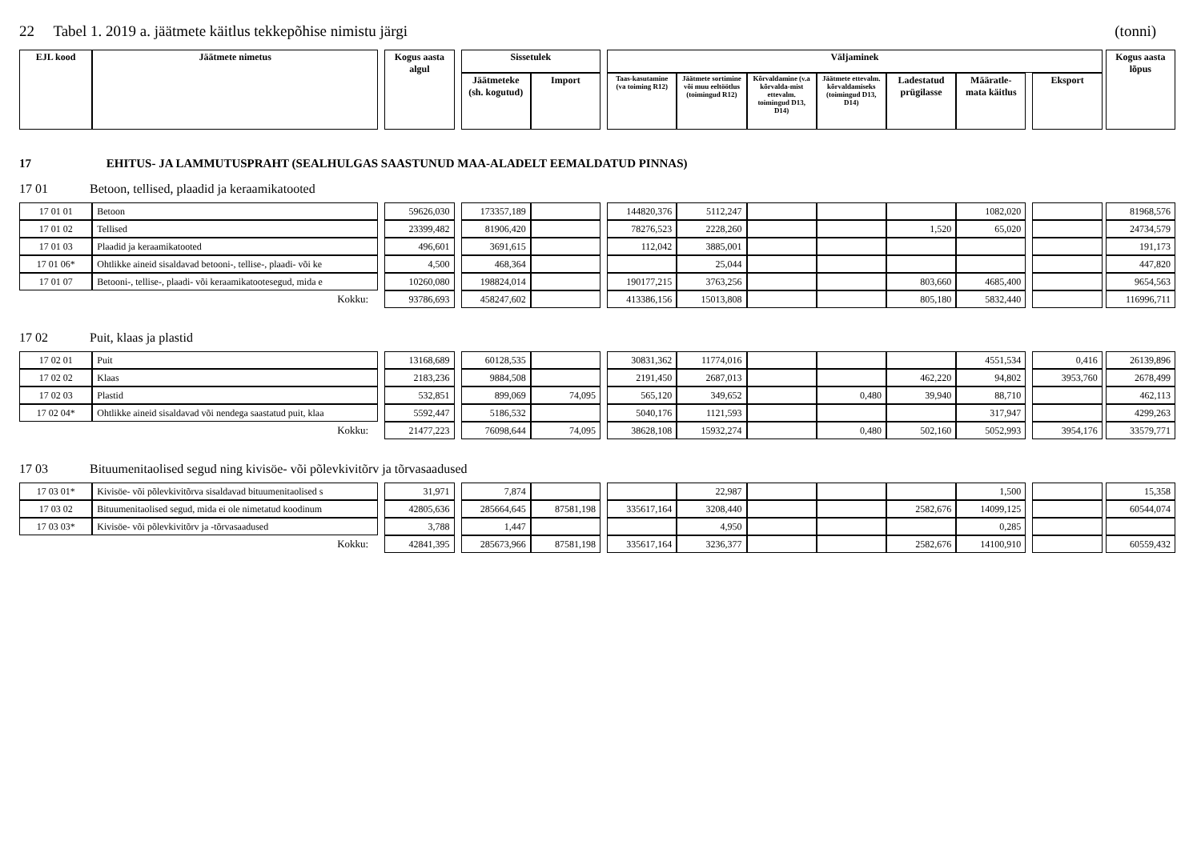22 Tabel 1. 2019 a. jäätmete käitlus tekkepõhise nimistu järgi (tonni)
| EJL kood | Jäätmete nimetus | | Kogus aasta algul | | Sissetulek | | | Väljaminek | | | | | | | | | Kogus aasta lõpus |
| --- | --- | --- | --- | --- | --- | --- | --- | --- | --- | --- | --- | --- | --- | --- | --- | --- | --- |
| | | | | | Jäätmeteke (sh. kogutud) | Import | | Taas-kasutamine (va toiming R12) | Jäätmete sortimine või muu eeltöötlus (toimingud R12) | Kõrvaldamine (v.a kõrvalda-mist ettevalm. toimingud D13, D14) | Jäätmete ettevalm. kõrvaldamiseks (toimingud D13, D14) | Ladestatud prügilasse | Määratle-mata käitlus | | Eksport | | |
17 EHITUS- JA LAMMUTUSPRAHT (SEALHULGAS SAASTUNUD MAA-ALADELT EEMALDATUD PINNAS)
17 01 Betoon, tellised, plaadid ja keraamikatooted
| 17 01 01 | Betoon | | 59626,030 | | 173357,189 | | | 144820,376 | 5112,247 | | | | 1082,020 | | | | 81968,576 |
| 17 01 02 | Tellised | | 23399,482 | | 81906,420 | | | 78276,523 | 2228,260 | | | 1,520 | 65,020 | | | | 24734,579 |
| 17 01 03 | Plaadid ja keraamikatooted | | 496,601 | | 3691,615 | | | 112,042 | 3885,001 | | | | | | | | 191,173 |
| 17 01 06* | Ohtlikke aineid sisaldavad betooni-, tellise-, plaadi- või ke | | 4,500 | | 468,364 | | | | 25,044 | | | | | | | | 447,820 |
| 17 01 07 | Betooni-, tellise-, plaadi- või keraamikatootesegud, mida e | | 10260,080 | | 198824,014 | | | 190177,215 | 3763,256 | | | 803,660 | 4685,400 | | | | 9654,563 |
| Kokku: | | | 93786,693 | | 458247,602 | | | 413386,156 | 15013,808 | | | 805,180 | 5832,440 | | | | 116996,711 |
17 02 Puit, klaas ja plastid
| 17 02 01 | Puit | | 13168,689 | | 60128,535 | | | 30831,362 | 11774,016 | | | | 4551,534 | | 0,416 | | 26139,896 |
| 17 02 02 | Klaas | | 2183,236 | | 9884,508 | | | 2191,450 | 2687,013 | | | 462,220 | 94,802 | | 3953,760 | | 2678,499 |
| 17 02 03 | Plastid | | 532,851 | | 899,069 | 74,095 | | 565,120 | 349,652 | | 0,480 | 39,940 | 88,710 | | | | 462,113 |
| 17 02 04* | Ohtlikke aineid sisaldavad või nendega saastatud puit, klaa | | 5592,447 | | 5186,532 | | | 5040,176 | 1121,593 | | | | 317,947 | | | | 4299,263 |
| Kokku: | | | 21477,223 | | 76098,644 | 74,095 | | 38628,108 | 15932,274 | | 0,480 | 502,160 | 5052,993 | | 3954,176 | | 33579,771 |
17 03 Bituumenitaolised segud ning kivisöe- või põlevkivitõrv ja tõrvasaadused
| 17 03 01* | Kivisöe- või põlevkivitõrva sisaldavad bituumenitaolised s | | 31,971 | | 7,874 | | | | 22,987 | | | | 1,500 | | | | 15,358 |
| 17 03 02 | Bituumenitaolised segud, mida ei ole nimetatud koodinum | | 42805,636 | | 285664,645 | 87581,198 | | 335617,164 | 3208,440 | | | 2582,676 | 14099,125 | | | | 60544,074 |
| 17 03 03* | Kivisöe- või põlevkivitõrv ja -tõrvasaadused | | 3,788 | | 1,447 | | | | 4,950 | | | | 0,285 | | | | |
| Kokku: | | | 42841,395 | | 285673,966 | 87581,198 | | 335617,164 | 3236,377 | | | 2582,676 | 14100,910 | | | | 60559,432 |